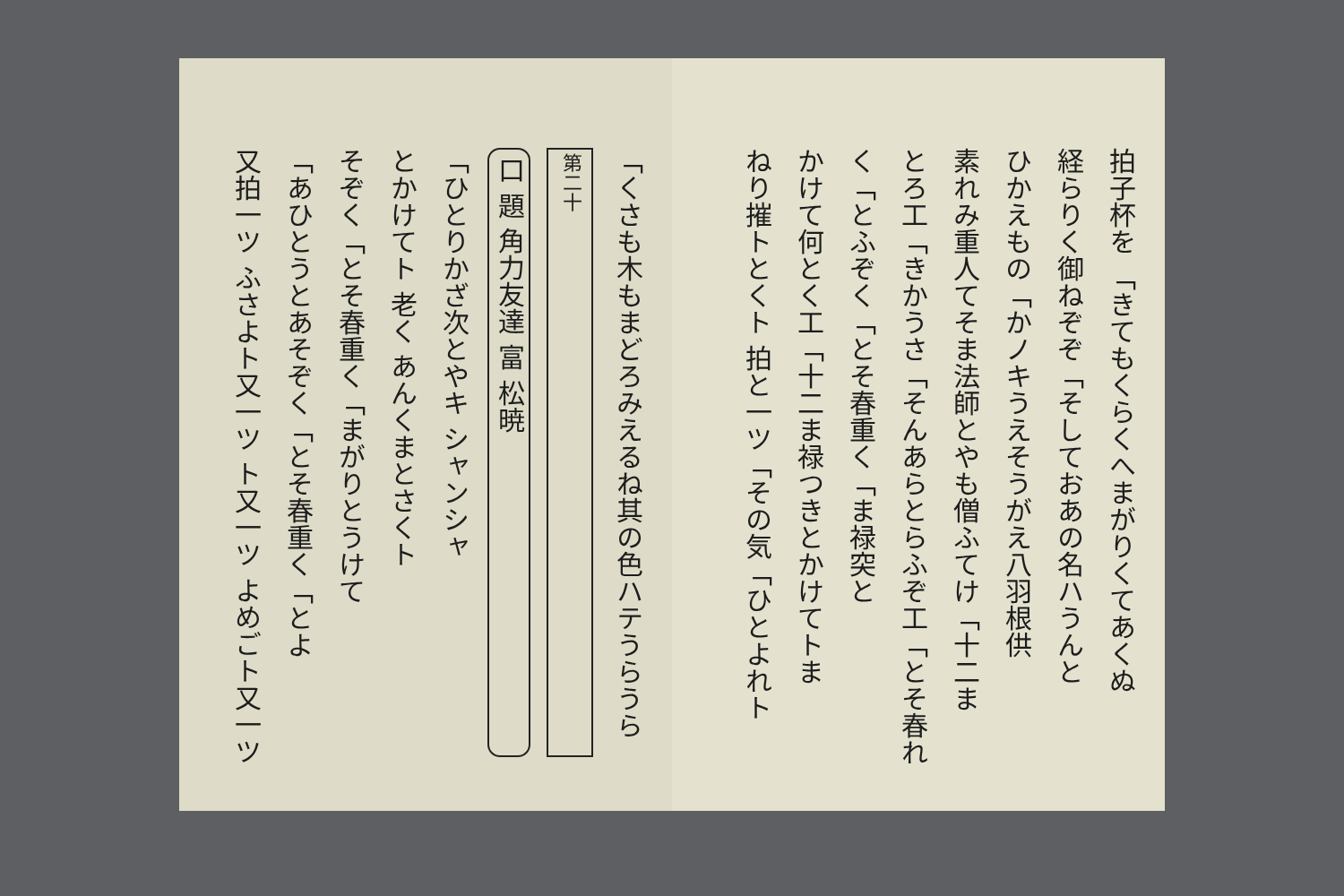「くさも木もまどろみえるね其の色ハテうらうら
第二十
口 題 角力友達 富 松暁
「ひとりかざ次とやキ シャンシャ
とかけてト 老く あんくまとさくト
そぞく「とそ春重く「まがりとうけて
「あひとうとあそぞく「とそ春重く「とよ
又拍一ツ ふさよト又一ツ ト又一ツ よめごト又一ツ
拍子杯を 「きてもくらくへまがりくてあくぬ
経らりく御ねぞぞ「そしておあの名ハうんと
ひかえもの「かノキうえそうがえ八羽根供
素れみ重人てそま法師とやも僧ふてけ「十二ま
とろ工「きかうさ「そんあらとらふぞ工「とそ春れ
く「とふぞく「とそ春重く「ま禄突と
かけて何とく工「十二ま禄つきとかけてトま
ねり摧トとくト 拍と一ツ「その気「ひとよれト